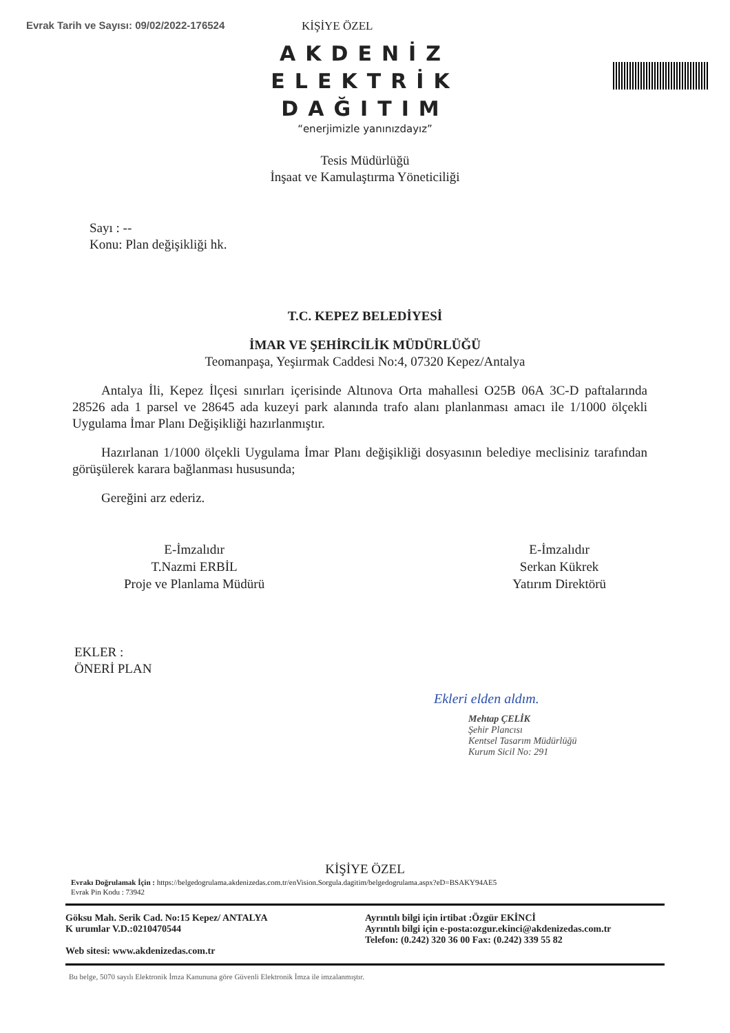Evrak Tarih ve Sayısı: 09/02/2022-176524 KİŞİYE ÖZEL
AKDENİZ
ELEKTRİK
DAĞITIM
“enerjimizle yanınızdayız”
Tesis Müdürlüğü
İnşaat ve Kamulaştırma Yöneticiliği
Sayı : --
Konu: Plan değişikliği hk.
T.C. KEPEZ BELEDİYESİ
İMAR VE ŞEHİRCİLİK MÜDÜRLÜĞÜ
Teomanpaşa, Yeşiırmak Caddesi No:4, 07320 Kepez/Antalya
Antalya İli, Kepez İlçesi sınırları içerisinde Altınova Orta mahallesi O25B 06A 3C-D paftalarında 28526 ada 1 parsel ve 28645 ada kuzeyi park alanında trafo alanı planlanması amacı ile 1/1000 ölçekli Uygulama İmar Planı Değişikliği hazırlanmıştır.
Hazırlanan 1/1000 ölçekli Uygulama İmar Planı değişikliği dosyasının belediye meclisiniz tarafından görüşülerek karara bağlanması hususunda;
Gereğini arz ederiz.
E-İmzalıdır
T.Nazmi ERBİL
Proje ve Planlama Müdürü
E-İmzalıdır
Serkan Kükrek
Yatırım Direktörü
EKLER :
ÖNERİ PLAN
Ekleri elden aldım.
Mehtap ÇELİK
Şehir Plancısı
Kentsel Tasarım Müdürlüğü
Kurum Sicil No: 291
KİŞİYE ÖZEL
Evrakı Doğrulamak İçin : https://belgedogrulama.akdenizedas.com.tr/enVision.Sorgula.dagitim/belgedogrulama.aspx?eD=BSAKY94AE5
Evrak Pin Kodu : 73942
Göksu Mah. Serik Cad. No:15 Kepez/ ANTALYA
K urumlar V.D.:0210470544
Web sitesi: www.akdenizedas.com.tr
Ayrıntılı bilgi için irtibat :Özgür EKİNCİ
Ayrıntılı bilgi için e-posta:ozgur.ekinci@akdenizedas.com.tr
Telefon: (0.242) 320 36 00 Fax: (0.242) 339 55 82
Bu belge, 5070 sayılı Elektronik İmza Kanununa göre Güvenli Elektronik İmza ile imzalanmıştır.